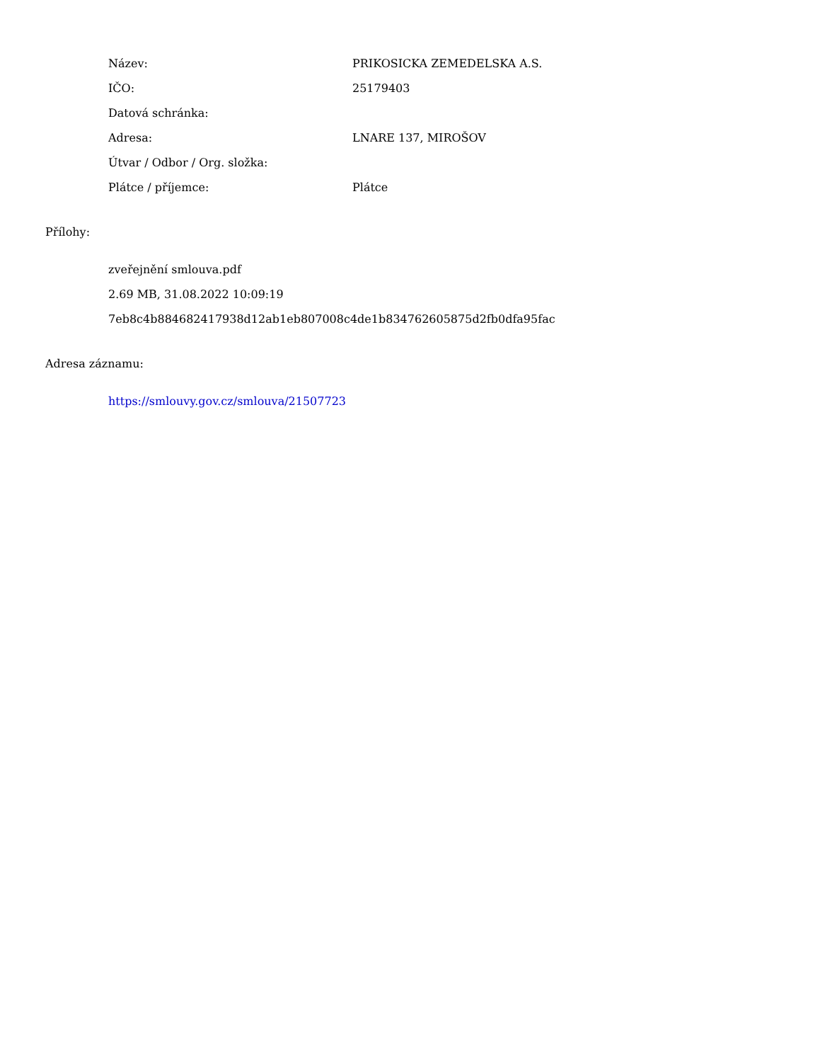| Název: | PRIKOSICKA ZEMEDELSKA A.S. |
| IČO: | 25179403 |
| Datová schránka: | |
| Adresa: | LNARE 137, MIROŠOV |
| Útvar / Odbor / Org. složka: | |
| Plátce / příjemce: | Plátce |
Přílohy:
zveřejnění smlouva.pdf
2.69 MB, 31.08.2022 10:09:19
7eb8c4b884682417938d12ab1eb807008c4de1b834762605875d2fb0dfa95fac
Adresa záznamu:
https://smlouvy.gov.cz/smlouva/21507723